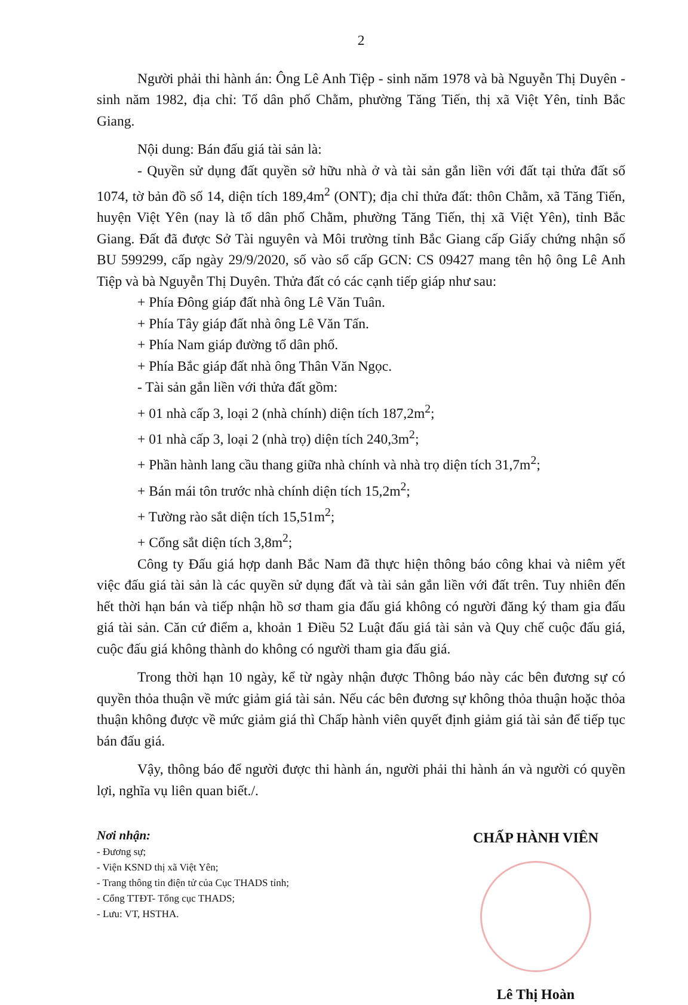2
Người phải thi hành án: Ông Lê Anh Tiệp - sinh năm 1978 và bà Nguyễn Thị Duyên - sinh năm 1982, địa chỉ: Tổ dân phố Chằm, phường Tăng Tiến, thị xã Việt Yên, tỉnh Bắc Giang.
Nội dung: Bán đấu giá tài sản là:
- Quyền sử dụng đất quyền sở hữu nhà ở và tài sản gắn liền với đất tại thửa đất số 1074, tờ bản đồ số 14, diện tích 189,4m<sup>2</sup> (ONT); địa chỉ thửa đất: thôn Chằm, xã Tăng Tiến, huyện Việt Yên (nay là tổ dân phố Chằm, phường Tăng Tiến, thị xã Việt Yên), tỉnh Bắc Giang. Đất đã được Sở Tài nguyên và Môi trường tỉnh Bắc Giang cấp Giấy chứng nhận số BU 599299, cấp ngày 29/9/2020, số vào sổ cấp GCN: CS 09427 mang tên hộ ông Lê Anh Tiệp và bà Nguyễn Thị Duyên. Thửa đất có các cạnh tiếp giáp như sau:
+ Phía Đông giáp đất nhà ông Lê Văn Tuân.
+ Phía Tây giáp đất nhà ông Lê Văn Tấn.
+ Phía Nam giáp đường tổ dân phố.
+ Phía Bắc giáp đất nhà ông Thân Văn Ngọc.
- Tài sản gắn liền với thửa đất gồm:
+ 01 nhà cấp 3, loại 2 (nhà chính) diện tích 187,2m<sup>2</sup>;
+ 01 nhà cấp 3, loại 2 (nhà trọ) diện tích 240,3m<sup>2</sup>;
+ Phần hành lang cầu thang giữa nhà chính và nhà trọ diện tích 31,7m<sup>2</sup>;
+ Bán mái tôn trước nhà chính diện tích 15,2m<sup>2</sup>;
+ Tường rào sắt diện tích 15,51m<sup>2</sup>;
+ Cổng sắt diện tích 3,8m<sup>2</sup>;
Công ty Đấu giá hợp danh Bắc Nam đã thực hiện thông báo công khai và niêm yết việc đấu giá tài sản là các quyền sử dụng đất và tài sản gắn liền với đất trên. Tuy nhiên đến hết thời hạn bán và tiếp nhận hồ sơ tham gia đấu giá không có người đăng ký tham gia đấu giá tài sản. Căn cứ điểm a, khoản 1 Điều 52 Luật đấu giá tài sản và Quy chế cuộc đấu giá, cuộc đấu giá không thành do không có người tham gia đấu giá.
Trong thời hạn 10 ngày, kể từ ngày nhận được Thông báo này các bên đương sự có quyền thỏa thuận về mức giảm giá tài sản. Nếu các bên đương sự không thỏa thuận hoặc thỏa thuận không được về mức giảm giá thì Chấp hành viên quyết định giảm giá tài sản để tiếp tục bán đấu giá.
Vậy, thông báo để người được thi hành án, người phải thi hành án và người có quyền lợi, nghĩa vụ liên quan biết./.
Nơi nhận:
- Đương sự;
- Viện KSND thị xã Việt Yên;
- Trang thông tin điện tử của Cục THADS tỉnh;
- Cổng TTĐT- Tổng cục THADS;
- Lưu: VT, HSTHA.
CHẤP HÀNH VIÊN
Lê Thị Hoàn